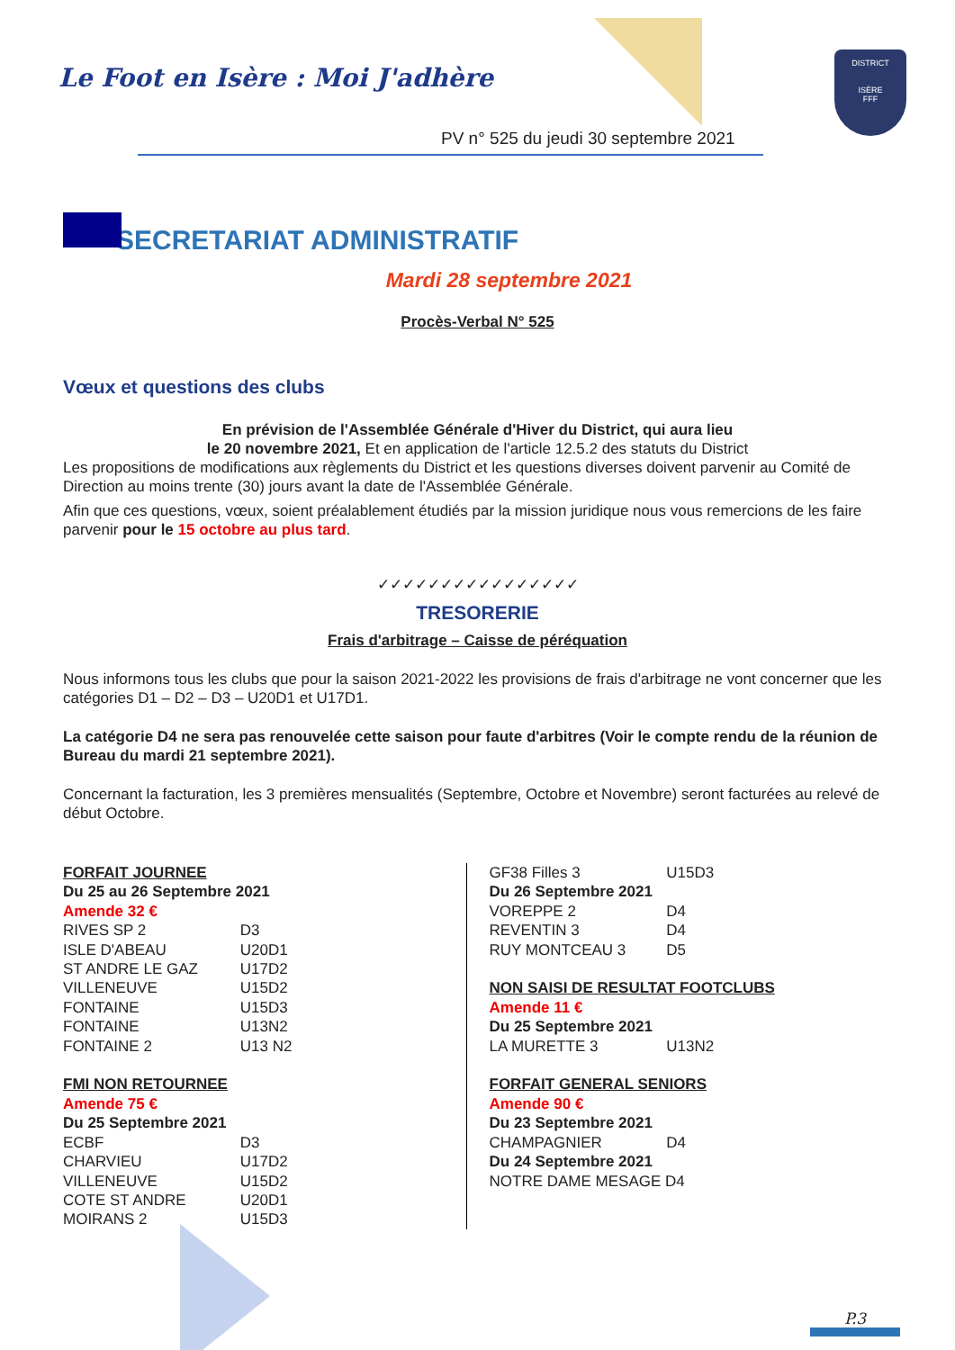Le Foot en Isère : Moi J'adhère
PV n° 525 du jeudi 30 septembre 2021
DISTRICT
ISÈRE
FFF
SECRETARIAT ADMINISTRATIF
Mardi 28 septembre 2021
Procès-Verbal N° 525
Vœux et questions des clubs
En prévision de l'Assemblée Générale d'Hiver du District, qui aura lieu
le 20 novembre 2021, Et en application de l'article 12.5.2 des statuts du District
Les propositions de modifications aux règlements du District et les questions diverses doivent parvenir au Comité de Direction au moins trente (30) jours avant la date de l'Assemblée Générale.
Afin que ces questions, vœux, soient préalablement étudiés par la mission juridique nous vous remercions de les faire parvenir pour le 15 octobre au plus tard.
✓✓✓✓✓✓✓✓✓✓✓✓✓✓✓✓
TRESORERIE
Frais d'arbitrage – Caisse de péréquation
Nous informons tous les clubs que pour la saison 2021-2022 les provisions de frais d'arbitrage ne vont concerner que les catégories D1 – D2 – D3 – U20D1 et U17D1.
La catégorie D4 ne sera pas renouvelée cette saison pour faute d'arbitres (Voir le compte rendu de la réunion de Bureau du mardi 21 septembre 2021).
Concernant la facturation, les 3 premières mensualités (Septembre, Octobre et Novembre) seront facturées au relevé de début Octobre.
FORFAIT JOURNEE
Du 25 au 26 Septembre 2021
Amende 32 €
RIVES SP 2 D3
ISLE D'ABEAU U20D1
ST ANDRE LE GAZ U17D2
VILLENEUVE U15D2
FONTAINE U15D3
FONTAINE U13N2
FONTAINE 2 U13 N2
FMI NON RETOURNEE
Amende 75 €
Du 25 Septembre 2021
ECBF D3
CHARVIEU U17D2
VILLENEUVE U15D2
COTE ST ANDRE U20D1
MOIRANS 2 U15D3
GF38 Filles 3 U15D3
Du 26 Septembre 2021
VOREPPE 2 D4
REVENTIN 3 D4
RUY MONTCEAU 3 D5
NON SAISI DE RESULTAT FOOTCLUBS
Amende 11 €
Du 25 Septembre 2021
LA MURETTE 3 U13N2
FORFAIT GENERAL SENIORS
Amende 90 €
Du 23 Septembre 2021
CHAMPAGNIER D4
Du 24 Septembre 2021
NOTRE DAME MESAGE D4
P.3